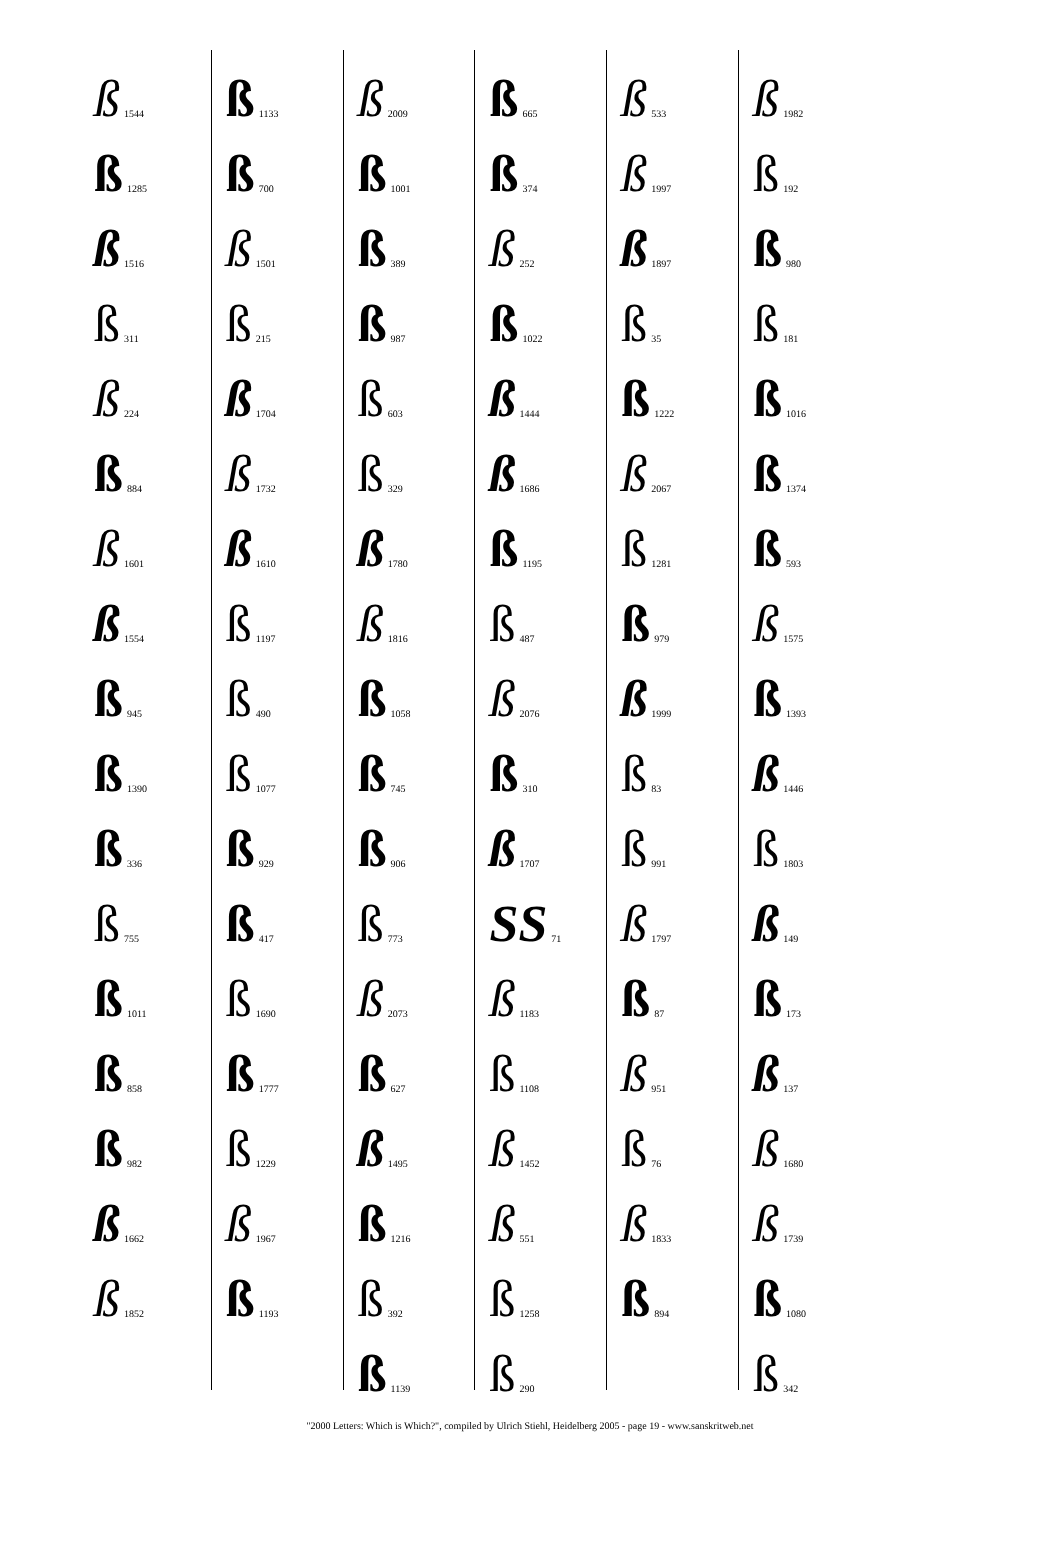ß 1544
ß 1285
ß 1516
ß 311
ß 224
ß 884
ß 1601
ß 1554
ß 945
ß 1390
ß 336
ß 755
ß 1011
ß 858
ß 982
ß 1662
ß 1852
ß 1133
ß 700
ß 1501
ß 215
ß 1704
ß 1732
ß 1610
ß 1197
ß 490
ß 1077
ß 929
ß 417
ß 1690
ß 1777
ß 1229
ß 1967
ß 1193
ß 2009
ß 1001
ß 389
ß 987
ß 603
ß 329
ß 1780
ß 1816
ß 1058
ß 745
ß 906
ß 773
ß 2073
ß 627
ß 1495
ß 1216
ß 392
ß 1139
ß 665
ß 374
ß 252
ß 1022
ß 1444
ß 1686
ß 1195
ß 487
ß 2076
ß 310
ß 1707
SS 71
ß 1183
ß 1108
ß 1452
ß 551
ß 1258
ß 290
ß 533
ß 1997
ß 1897
ß 35
ß 1222
ß 2067
ß 1281
ß 979
ß 1999
ß 83
ß 991
ß 1797
ß 87
ß 951
ß 76
ß 1833
ß 894
ß 1982
ß 192
ß 980
ß 181
ß 1016
ß 1374
ß 593
ß 1575
ß 1393
ß 1446
ß 1803
ß 149
ß 173
ß 137
ß 1680
ß 1739
ß 1080
ß 342
"2000 Letters: Which is Which?", compiled by Ulrich Stiehl, Heidelberg 2005 - page 19 - www.sanskritweb.net